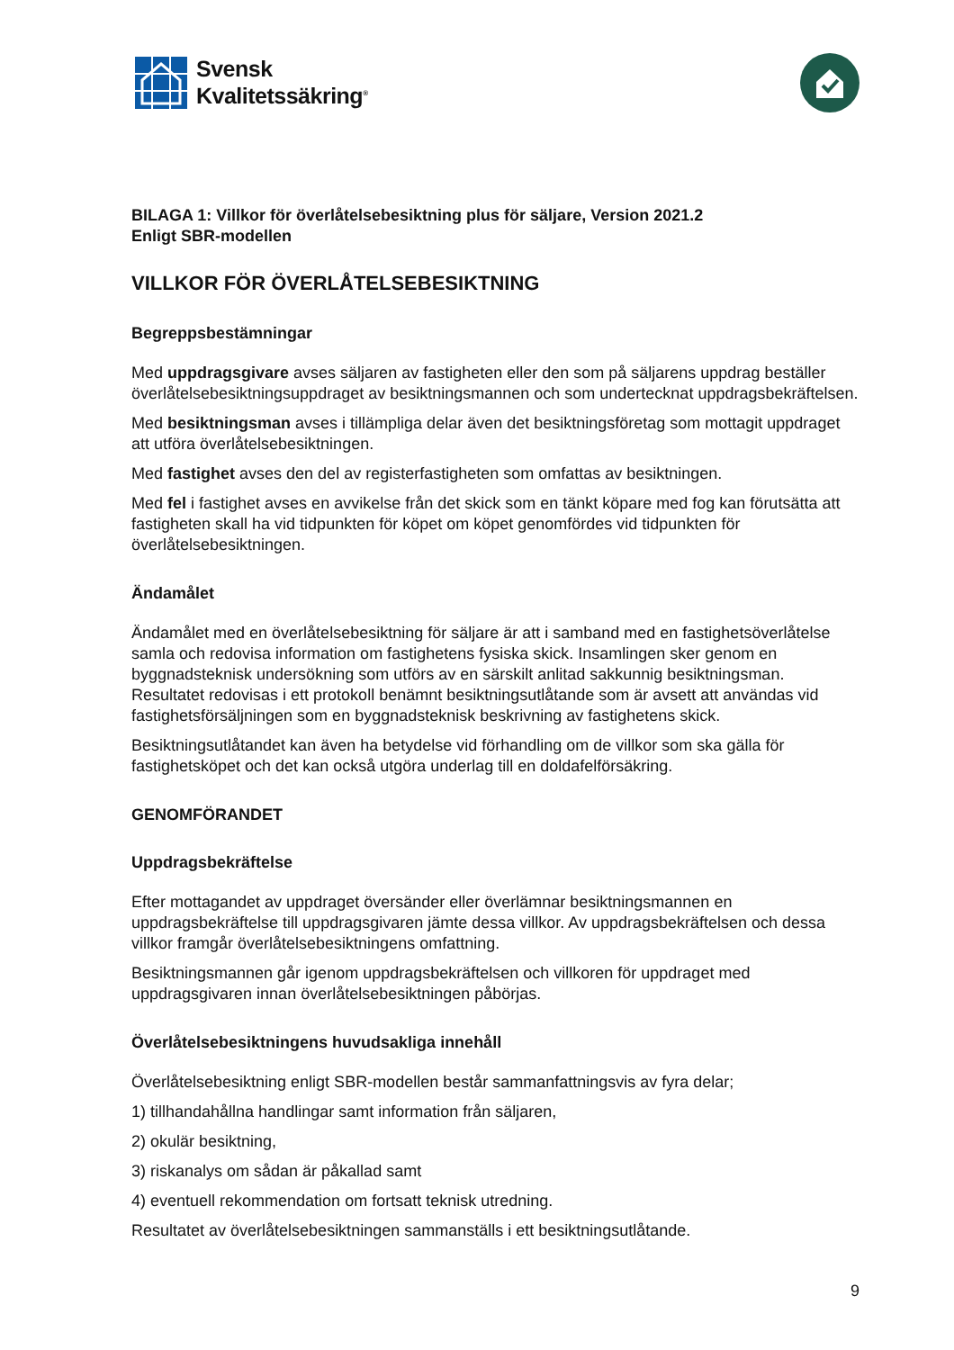Svensk
Kvalitetssäkring<sup>®</sup>
BILAGA 1: Villkor för överlåtelsebesiktning plus för säljare, Version 2021.2
Enligt SBR-modellen
VILLKOR FÖR ÖVERLÅTELSEBESIKTNING
Begreppsbestämningar
Med uppdragsgivare avses säljaren av fastigheten eller den som på säljarens uppdrag beställer överlåtelsebesiktningsuppdraget av besiktningsmannen och som undertecknat uppdragsbekräftelsen.
Med besiktningsman avses i tillämpliga delar även det besiktningsföretag som mottagit uppdraget att utföra överlåtelsebesiktningen.
Med fastighet avses den del av registerfastigheten som omfattas av besiktningen.
Med fel i fastighet avses en avvikelse från det skick som en tänkt köpare med fog kan förutsätta att fastigheten skall ha vid tidpunkten för köpet om köpet genomfördes vid tidpunkten för överlåtelsebesiktningen.
Ändamålet
Ändamålet med en överlåtelsebesiktning för säljare är att i samband med en fastighetsöverlåtelse samla och redovisa information om fastighetens fysiska skick. Insamlingen sker genom en byggnadsteknisk undersökning som utförs av en särskilt anlitad sakkunnig besiktningsman. Resultatet redovisas i ett protokoll benämnt besiktningsutlåtande som är avsett att användas vid fastighetsförsäljningen som en byggnadsteknisk beskrivning av fastighetens skick.
Besiktningsutlåtandet kan även ha betydelse vid förhandling om de villkor som ska gälla för fastighetsköpet och det kan också utgöra underlag till en doldafelförsäkring.
GENOMFÖRANDET
Uppdragsbekräftelse
Efter mottagandet av uppdraget översänder eller överlämnar besiktningsmannen en uppdragsbekräftelse till uppdragsgivaren jämte dessa villkor. Av uppdragsbekräftelsen och dessa villkor framgår överlåtelsebesiktningens omfattning.
Besiktningsmannen går igenom uppdragsbekräftelsen och villkoren för uppdraget med uppdragsgivaren innan överlåtelsebesiktningen påbörjas.
Överlåtelsebesiktningens huvudsakliga innehåll
Överlåtelsebesiktning enligt SBR-modellen består sammanfattningsvis av fyra delar;
1) tillhandahållna handlingar samt information från säljaren,
2) okulär besiktning,
3) riskanalys om sådan är påkallad samt
4) eventuell rekommendation om fortsatt teknisk utredning.
Resultatet av överlåtelsebesiktningen sammanställs i ett besiktningsutlåtande.
9